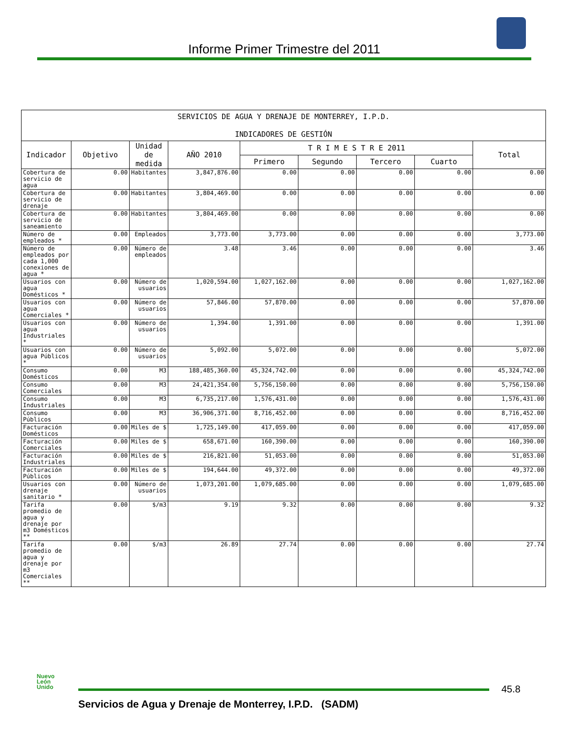Informe Primer Trimestre del 2011
| SERVICIOS DE AGUA Y DRENAJE DE MONTERREY, I.P.D. INDICADORES DE GESTIÓN | | | | | | | | |
| --- | --- | --- | --- | --- | --- | --- | --- | --- |
| Indicador | Objetivo | Unidad de medida | AÑO 2010 | T R I M E S T R E 2011 | | | | Total |
| | | | | Primero | Segundo | Tercero | Cuarto | |
| Cobertura de servicio de agua | 0.00 | Habitantes | 3,847,876.00 | 0.00 | 0.00 | 0.00 | 0.00 | 0.00 |
| Cobertura de servicio de drenaje | 0.00 | Habitantes | 3,804,469.00 | 0.00 | 0.00 | 0.00 | 0.00 | 0.00 |
| Cobertura de servicio de saneamiento | 0.00 | Habitantes | 3,804,469.00 | 0.00 | 0.00 | 0.00 | 0.00 | 0.00 |
| Número de empleados * | 0.00 | Empleados | 3,773.00 | 3,773.00 | 0.00 | 0.00 | 0.00 | 3,773.00 |
| Número de empleados por cada 1,000 conexiones de agua * | 0.00 | Número de empleados | 3.48 | 3.46 | 0.00 | 0.00 | 0.00 | 3.46 |
| Usuarios con agua Domésticos * | 0.00 | Número de usuarios | 1,020,594.00 | 1,027,162.00 | 0.00 | 0.00 | 0.00 | 1,027,162.00 |
| Usuarios con agua Comerciales * | 0.00 | Número de usuarios | 57,846.00 | 57,870.00 | 0.00 | 0.00 | 0.00 | 57,870.00 |
| Usuarios con agua Industriales * | 0.00 | Número de usuarios | 1,394.00 | 1,391.00 | 0.00 | 0.00 | 0.00 | 1,391.00 |
| Usuarios con agua Públicos * | 0.00 | Número de usuarios | 5,092.00 | 5,072.00 | 0.00 | 0.00 | 0.00 | 5,072.00 |
| Consumo Domésticos | 0.00 | M3 | 188,485,360.00 | 45,324,742.00 | 0.00 | 0.00 | 0.00 | 45,324,742.00 |
| Consumo Comerciales | 0.00 | M3 | 24,421,354.00 | 5,756,150.00 | 0.00 | 0.00 | 0.00 | 5,756,150.00 |
| Consumo Industriales | 0.00 | M3 | 6,735,217.00 | 1,576,431.00 | 0.00 | 0.00 | 0.00 | 1,576,431.00 |
| Consumo Públicos | 0.00 | M3 | 36,906,371.00 | 8,716,452.00 | 0.00 | 0.00 | 0.00 | 8,716,452.00 |
| Facturación Domésticos | 0.00 | Miles de $ | 1,725,149.00 | 417,059.00 | 0.00 | 0.00 | 0.00 | 417,059.00 |
| Facturación Comerciales | 0.00 | Miles de $ | 658,671.00 | 160,390.00 | 0.00 | 0.00 | 0.00 | 160,390.00 |
| Facturación Industriales | 0.00 | Miles de $ | 216,821.00 | 51,053.00 | 0.00 | 0.00 | 0.00 | 51,053.00 |
| Facturación Públicos | 0.00 | Miles de $ | 194,644.00 | 49,372.00 | 0.00 | 0.00 | 0.00 | 49,372.00 |
| Usuarios con drenaje sanitario * | 0.00 | Número de usuarios | 1,073,201.00 | 1,079,685.00 | 0.00 | 0.00 | 0.00 | 1,079,685.00 |
| Tarifa promedio de agua y drenaje por m3 Domésticos ** | 0.00 | $/m3 | 9.19 | 9.32 | 0.00 | 0.00 | 0.00 | 9.32 |
| Tarifa promedio de agua y drenaje por m3 Comerciales ** | 0.00 | $/m3 | 26.89 | 27.74 | 0.00 | 0.00 | 0.00 | 27.74 |
Nuevo
León
Unido
45.8
Servicios de Agua y Drenaje de Monterrey, I.P.D. (SADM)